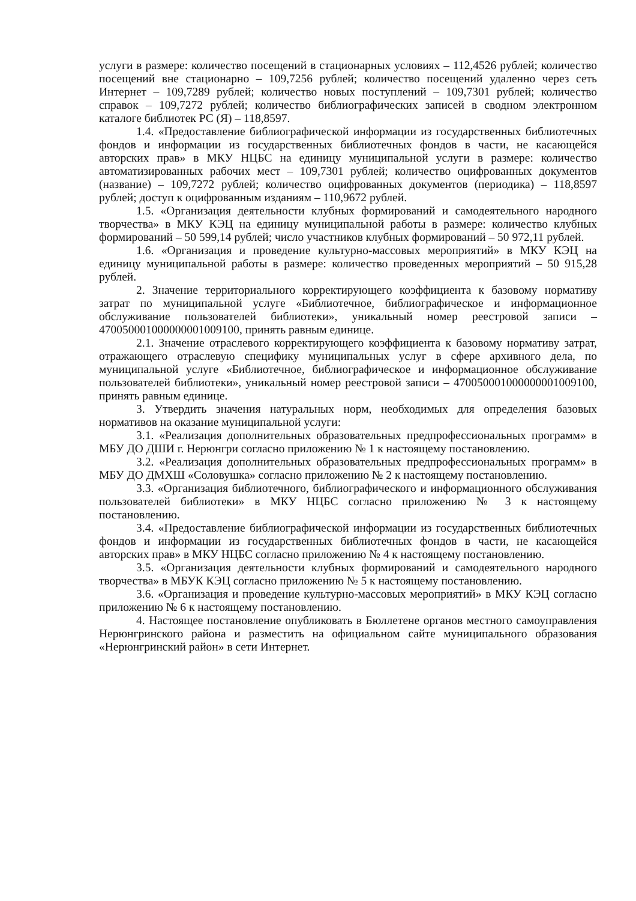услуги в размере: количество посещений в стационарных условиях – 112,4526 рублей; количество посещений вне стационарно – 109,7256 рублей; количество посещений удаленно через сеть Интернет – 109,7289 рублей; количество новых поступлений – 109,7301 рублей; количество справок – 109,7272 рублей; количество библиографических записей в сводном электронном каталоге библиотек РС (Я) – 118,8597.
1.4. «Предоставление библиографической информации из государственных библиотечных фондов и информации из государственных библиотечных фондов в части, не касающейся авторских прав» в МКУ НЦБС на единицу муниципальной услуги в размере: количество автоматизированных рабочих мест – 109,7301 рублей; количество оцифрованных документов (название) – 109,7272 рублей; количество оцифрованных документов (периодика) – 118,8597 рублей; доступ к оцифрованным изданиям – 110,9672 рублей.
1.5. «Организация деятельности клубных формирований и самодеятельного народного творчества» в МКУ КЭЦ на единицу муниципальной работы в размере: количество клубных формирований – 50 599,14 рублей; число участников клубных формирований – 50 972,11 рублей.
1.6. «Организация и проведение культурно-массовых мероприятий» в МКУ КЭЦ на единицу муниципальной работы в размере: количество проведенных мероприятий – 50 915,28 рублей.
2. Значение территориального корректирующего коэффициента к базовому нормативу затрат по муниципальной услуге «Библиотечное, библиографическое и информационное обслуживание пользователей библиотеки», уникальный номер реестровой записи – 470050001000000001009100, принять равным единице.
2.1. Значение отраслевого корректирующего коэффициента к базовому нормативу затрат, отражающего отраслевую специфику муниципальных услуг в сфере архивного дела, по муниципальной услуге «Библиотечное, библиографическое и информационное обслуживание пользователей библиотеки», уникальный номер реестровой записи – 470050001000000001009100, принять равным единице.
3. Утвердить значения натуральных норм, необходимых для определения базовых нормативов на оказание муниципальной услуги:
3.1. «Реализация дополнительных образовательных предпрофессиональных программ» в МБУ ДО ДШИ г. Нерюнгри согласно приложению № 1 к настоящему постановлению.
3.2. «Реализация дополнительных образовательных предпрофессиональных программ» в МБУ ДО ДМХШ «Соловушка» согласно приложению № 2 к настоящему постановлению.
3.3. «Организация библиотечного, библиографического и информационного обслуживания пользователей библиотеки» в МКУ НЦБС согласно приложению № 3 к настоящему постановлению.
3.4. «Предоставление библиографической информации из государственных библиотечных фондов и информации из государственных библиотечных фондов в части, не касающейся авторских прав» в МКУ НЦБС согласно приложению № 4 к настоящему постановлению.
3.5. «Организация деятельности клубных формирований и самодеятельного народного творчества» в МБУК КЭЦ согласно приложению № 5 к настоящему постановлению.
3.6. «Организация и проведение культурно-массовых мероприятий» в МКУ КЭЦ согласно приложению № 6 к настоящему постановлению.
4. Настоящее постановление опубликовать в Бюллетене органов местного самоуправления Нерюнгринского района и разместить на официальном сайте муниципального образования «Нерюнгринский район» в сети Интернет.